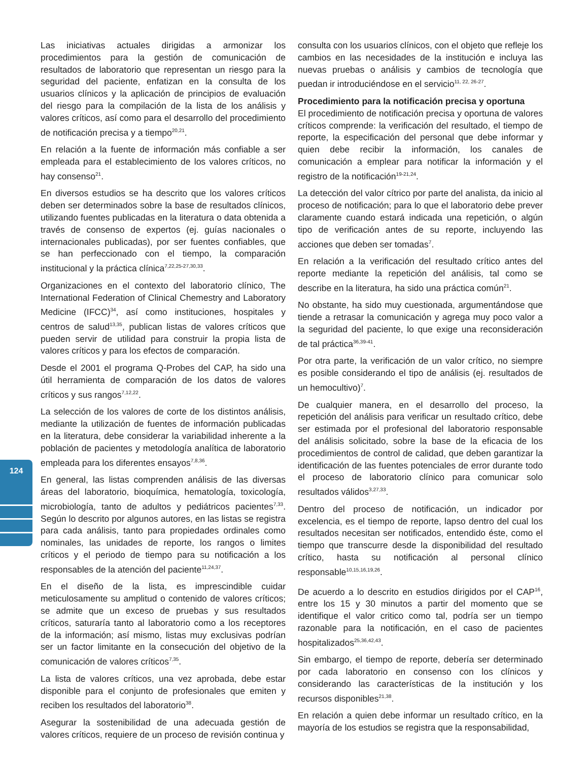124
Las iniciativas actuales dirigidas a armonizar los procedimientos para la gestión de comunicación de resultados de laboratorio que representan un riesgo para la seguridad del paciente, enfatizan en la consulta de los usuarios clínicos y la aplicación de principios de evaluación del riesgo para la compilación de la lista de los análisis y valores críticos, así como para el desarrollo del procedimiento de notificación precisa y a tiempo<sup>20,21</sup>.
En relación a la fuente de información más confiable a ser empleada para el establecimiento de los valores críticos, no hay consenso<sup>21</sup>.
En diversos estudios se ha descrito que los valores críticos deben ser determinados sobre la base de resultados clínicos, utilizando fuentes publicadas en la literatura o data obtenida a través de consenso de expertos (ej. guías nacionales o internacionales publicadas), por ser fuentes confiables, que se han perfeccionado con el tiempo, la comparación institucional y la práctica clínica<sup>7,22,25-27,30,33</sup>.
Organizaciones en el contexto del laboratorio clínico, The International Federation of Clinical Chemestry and Laboratory Medicine (IFCC)<sup>34</sup>, así como instituciones, hospitales y centros de salud<sup>13,35</sup>, publican listas de valores críticos que pueden servir de utilidad para construir la propia lista de valores críticos y para los efectos de comparación.
Desde el 2001 el programa Q-Probes del CAP, ha sido una útil herramienta de comparación de los datos de valores críticos y sus rangos<sup>7,12,22</sup>.
La selección de los valores de corte de los distintos análisis, mediante la utilización de fuentes de información publicadas en la literatura, debe considerar la variabilidad inherente a la población de pacientes y metodología analítica de laboratorio empleada para los diferentes ensayos<sup>7,8,36</sup>.
En general, las listas comprenden análisis de las diversas áreas del laboratorio, bioquímica, hematología, toxicología, microbiología, tanto de adultos y pediátricos pacientes<sup>7,33</sup>. Según lo descrito por algunos autores, en las listas se registra para cada análisis, tanto para propiedades ordinales como nominales, las unidades de reporte, los rangos o limites críticos y el periodo de tiempo para su notificación a los responsables de la atención del paciente<sup>11,24,37</sup>.
En el diseño de la lista, es imprescindible cuidar meticulosamente su amplitud o contenido de valores críticos; se admite que un exceso de pruebas y sus resultados críticos, saturaría tanto al laboratorio como a los receptores de la información; así mismo, listas muy exclusivas podrían ser un factor limitante en la consecución del objetivo de la comunicación de valores críticos<sup>7,35</sup>.
La lista de valores críticos, una vez aprobada, debe estar disponible para el conjunto de profesionales que emiten y reciben los resultados del laboratorio<sup>38</sup>.
Asegurar la sostenibilidad de una adecuada gestión de valores críticos, requiere de un proceso de revisión continua y
consulta con los usuarios clínicos, con el objeto que refleje los cambios en las necesidades de la institución e incluya las nuevas pruebas o análisis y cambios de tecnología que puedan ir introduciéndose en el servicio<sup>11, 22, 26-27</sup>.
Procedimiento para la notificación precisa y oportuna
El procedimiento de notificación precisa y oportuna de valores críticos comprende: la verificación del resultado, el tiempo de reporte, la especificación del personal que debe informar y quien debe recibir la información, los canales de comunicación a emplear para notificar la información y el registro de la notificación<sup>19-21,24</sup>.
La detección del valor cítrico por parte del analista, da inicio al proceso de notificación; para lo que el laboratorio debe prever claramente cuando estará indicada una repetición, o algún tipo de verificación antes de su reporte, incluyendo las acciones que deben ser tomadas<sup>7</sup>.
En relación a la verificación del resultado crítico antes del reporte mediante la repetición del análisis, tal como se describe en la literatura, ha sido una práctica común<sup>21</sup>.
No obstante, ha sido muy cuestionada, argumentándose que tiende a retrasar la comunicación y agrega muy poco valor a la seguridad del paciente, lo que exige una reconsideración de tal práctica<sup>36,39-41</sup>.
Por otra parte, la verificación de un valor crítico, no siempre es posible considerando el tipo de análisis (ej. resultados de un hemocultivo)<sup>7</sup>.
De cualquier manera, en el desarrollo del proceso, la repetición del análisis para verificar un resultado crítico, debe ser estimada por el profesional del laboratorio responsable del análisis solicitado, sobre la base de la eficacia de los procedimientos de control de calidad, que deben garantizar la identificación de las fuentes potenciales de error durante todo el proceso de laboratorio clínico para comunicar solo resultados válidos<sup>3,27,33</sup>.
Dentro del proceso de notificación, un indicador por excelencia, es el tiempo de reporte, lapso dentro del cual los resultados necesitan ser notificados, entendido éste, como el tiempo que transcurre desde la disponibilidad del resultado crítico, hasta su notificación al personal clínico responsable<sup>10,15,16,19,26</sup>.
De acuerdo a lo descrito en estudios dirigidos por el CAP<sup>16</sup>, entre los 15 y 30 minutos a partir del momento que se identifique el valor critico como tal, podría ser un tiempo razonable para la notificación, en el caso de pacientes hospitalizados<sup>25,36,42,43</sup>.
Sin embargo, el tiempo de reporte, debería ser determinado por cada laboratorio en consenso con los clínicos y considerando las características de la institución y los recursos disponibles<sup>21,38</sup>.
En relación a quien debe informar un resultado crítico, en la mayoría de los estudios se registra que la responsabilidad,